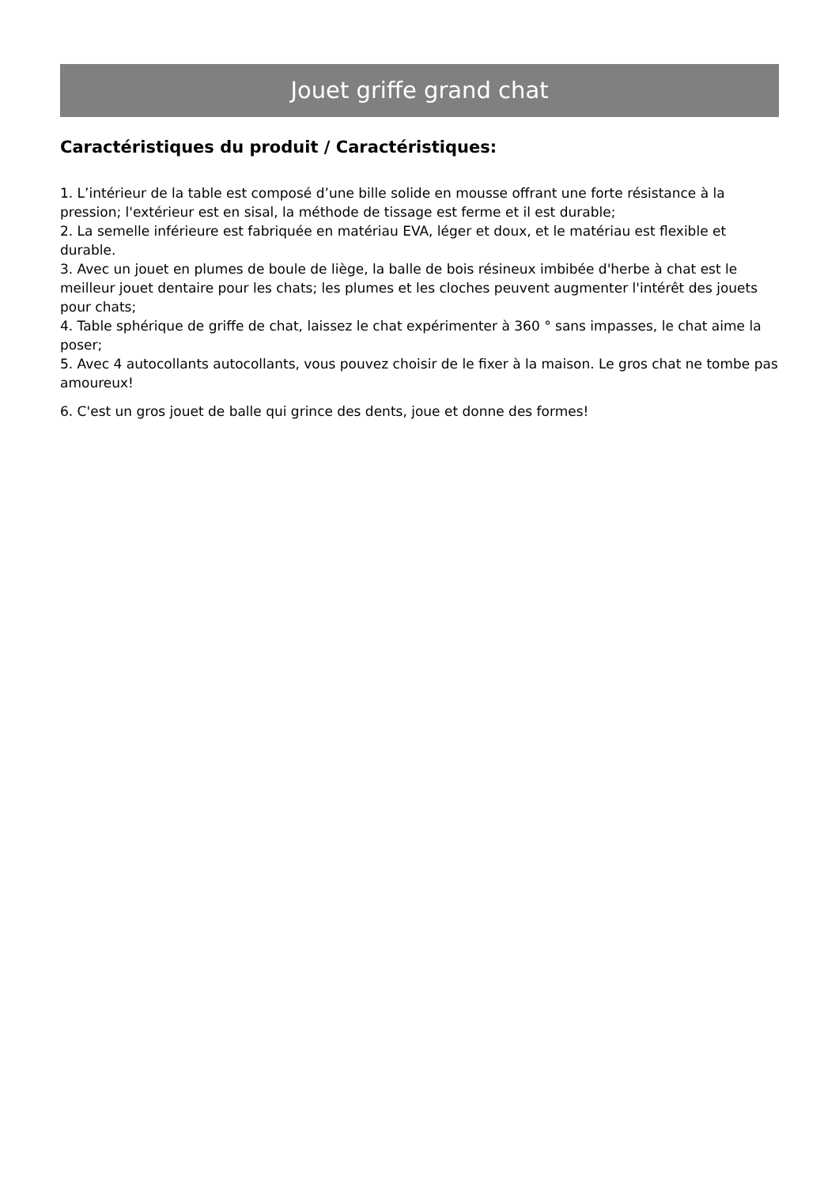Jouet griffe grand chat
Caractéristiques du produit / Caractéristiques:
1. L’intérieur de la table est composé d’une bille solide en mousse offrant une forte résistance à la pression; l'extérieur est en sisal, la méthode de tissage est ferme et il est durable;
2. La semelle inférieure est fabriquée en matériau EVA, léger et doux, et le matériau est flexible et durable.
3. Avec un jouet en plumes de boule de liège, la balle de bois résineux imbibée d'herbe à chat est le meilleur jouet dentaire pour les chats; les plumes et les cloches peuvent augmenter l'intérêt des jouets pour chats;
4. Table sphérique de griffe de chat, laissez le chat expérimenter à 360 ° sans impasses, le chat aime la poser;
5. Avec 4 autocollants autocollants, vous pouvez choisir de le fixer à la maison. Le gros chat ne tombe pas amoureux!
6. C'est un gros jouet de balle qui grince des dents, joue et donne des formes!